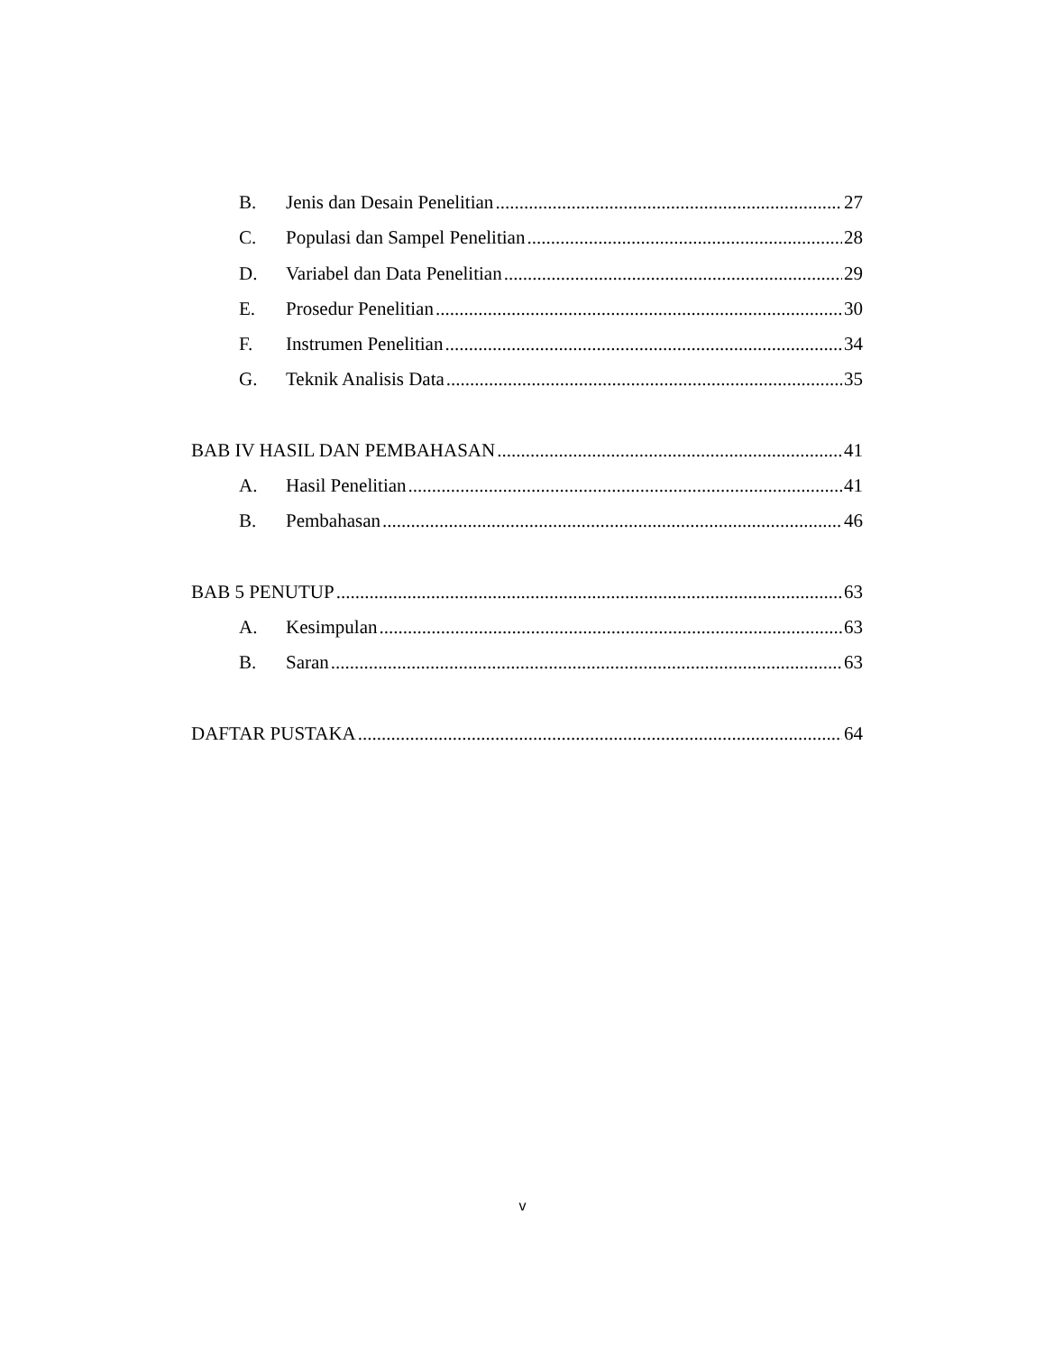B. Jenis dan Desain Penelitian 27
C. Populasi dan Sampel Penelitian 28
D. Variabel dan Data Penelitian 29
E. Prosedur Penelitian 30
F. Instrumen Penelitian 34
G. Teknik Analisis Data 35
BAB IV HASIL DAN PEMBAHASAN 41
A. Hasil Penelitian 41
B. Pembahasan 46
BAB 5 PENUTUP 63
A. Kesimpulan 63
B. Saran 63
DAFTAR PUSTAKA 64
v